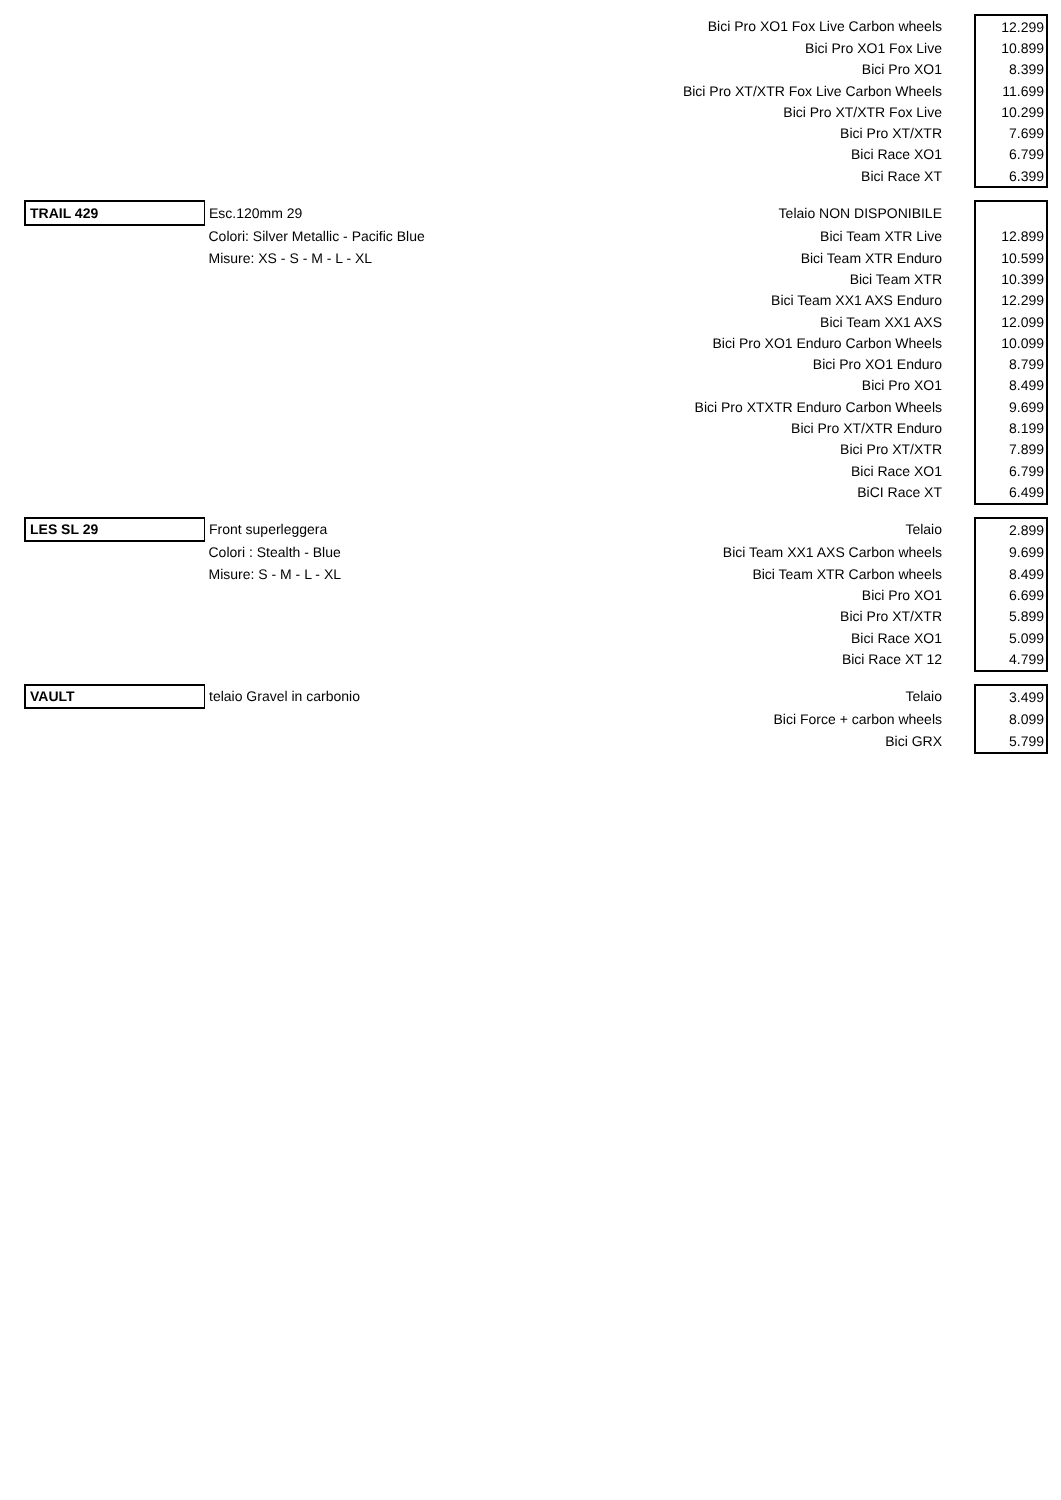| | | Bici Pro XO1 Fox Live Carbon wheels | 12.299 |
| | | Bici Pro XO1 Fox Live | 10.899 |
| | | Bici Pro XO1 | 8.399 |
| | | Bici Pro XT/XTR Fox Live Carbon Wheels | 11.699 |
| | | Bici Pro XT/XTR Fox Live | 10.299 |
| | | Bici Pro XT/XTR | 7.699 |
| | | Bici Race XO1 | 6.799 |
| | | Bici Race XT | 6.399 |
| TRAIL 429 | Esc.120mm 29 | Telaio NON DISPONIBILE | |
| | Colori: Silver Metallic - Pacific Blue | Bici Team XTR Live | 12.899 |
| | Misure: XS - S - M - L - XL | Bici Team XTR Enduro | 10.599 |
| | | Bici Team XTR | 10.399 |
| | | Bici Team XX1 AXS Enduro | 12.299 |
| | | Bici Team XX1 AXS | 12.099 |
| | | Bici Pro XO1 Enduro Carbon Wheels | 10.099 |
| | | Bici Pro XO1 Enduro | 8.799 |
| | | Bici Pro XO1 | 8.499 |
| | | Bici Pro XTXTR Enduro Carbon Wheels | 9.699 |
| | | Bici Pro XT/XTR Enduro | 8.199 |
| | | Bici Pro XT/XTR | 7.899 |
| | | Bici Race XO1 | 6.799 |
| | | BiCI Race XT | 6.499 |
| LES SL 29 | Front superleggera | Telaio | 2.899 |
| | Colori : Stealth - Blue | Bici Team XX1 AXS Carbon wheels | 9.699 |
| | Misure: S - M - L - XL | Bici Team XTR Carbon wheels | 8.499 |
| | | Bici Pro XO1 | 6.699 |
| | | Bici Pro XT/XTR | 5.899 |
| | | Bici Race XO1 | 5.099 |
| | | Bici Race XT 12 | 4.799 |
| VAULT | telaio Gravel in carbonio | Telaio | 3.499 |
| | | Bici Force + carbon wheels | 8.099 |
| | | Bici GRX | 5.799 |